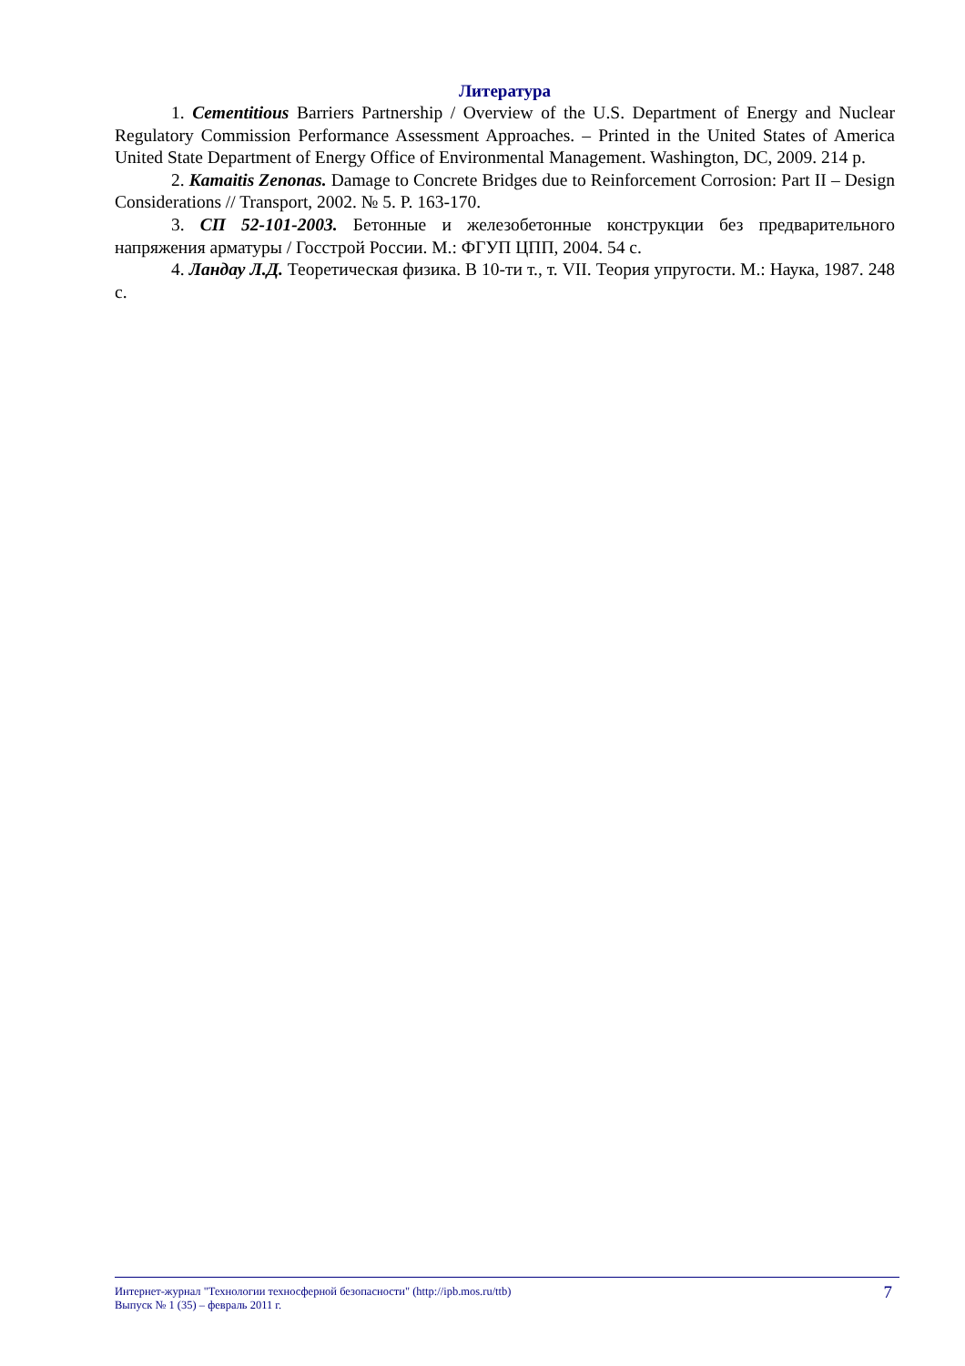Литература
1. Cementitious Barriers Partnership / Overview of the U.S. Department of Energy and Nuclear Regulatory Commission Performance Assessment Approaches. – Printed in the United States of America United State Department of Energy Office of Environmental Management. Washington, DC, 2009. 214 p.
2. Kamaitis Zenonas. Damage to Concrete Bridges due to Reinforcement Corrosion: Part II – Design Considerations // Transport, 2002. № 5. P. 163-170.
3. СП 52-101-2003. Бетонные и железобетонные конструкции без предварительного напряжения арматуры / Госстрой России. М.: ФГУП ЦПП, 2004. 54 с.
4. Ландау Л.Д. Теоретическая физика. В 10-ти т., т. VII. Теория упругости. М.: Наука, 1987. 248 с.
Интернет-журнал "Технологии техносферной безопасности" (http://ipb.mos.ru/ttb)
Выпуск № 1 (35) – февраль 2011 г.
7